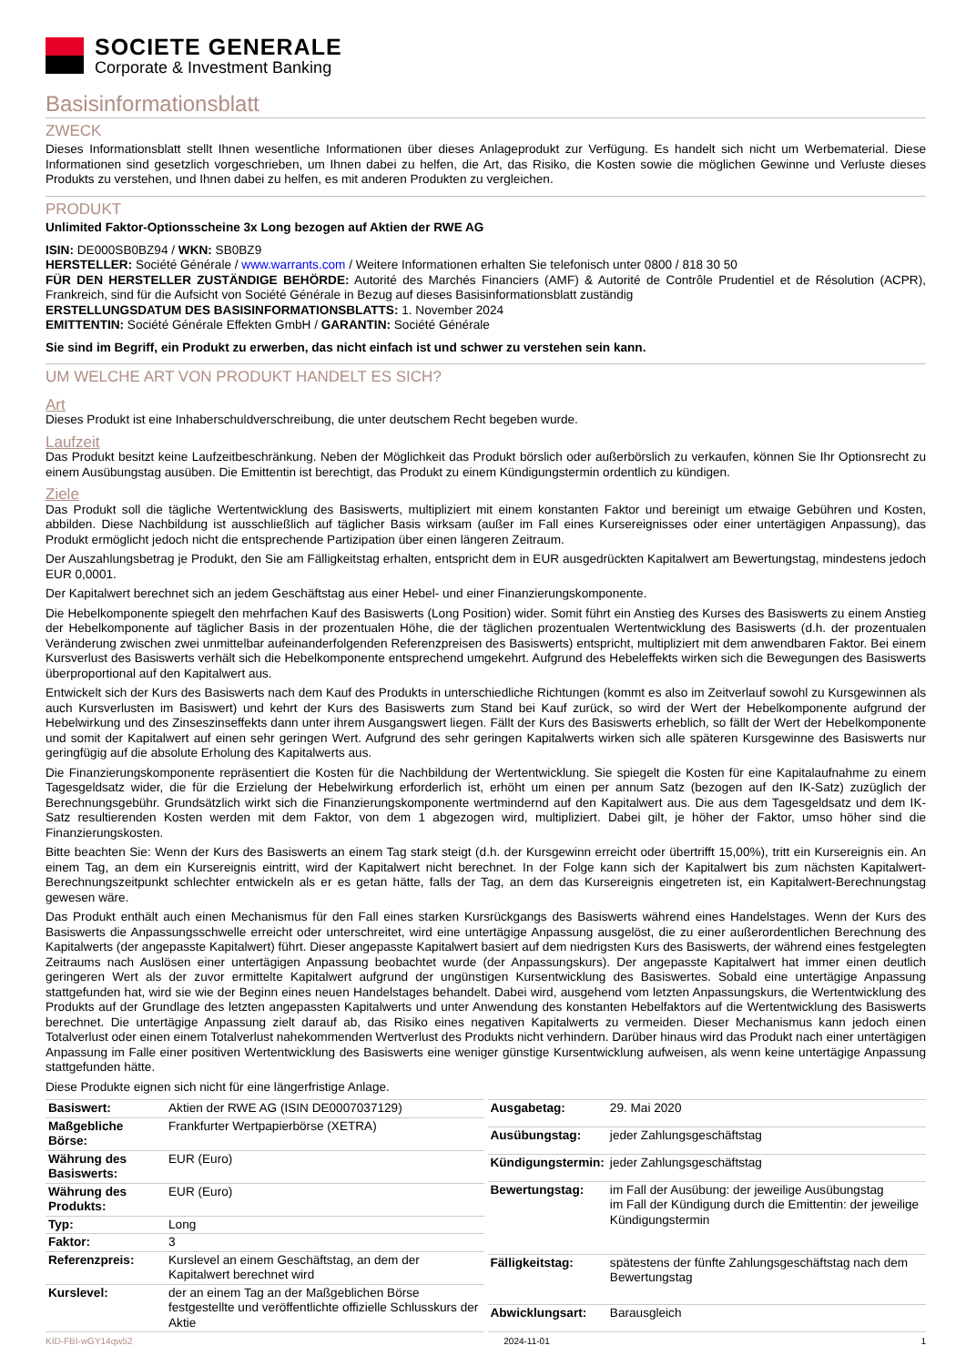SOCIETE GENERALE
Corporate & Investment Banking
Basisinformationsblatt
ZWECK
Dieses Informationsblatt stellt Ihnen wesentliche Informationen über dieses Anlageprodukt zur Verfügung. Es handelt sich nicht um Werbematerial. Diese Informationen sind gesetzlich vorgeschrieben, um Ihnen dabei zu helfen, die Art, das Risiko, die Kosten sowie die möglichen Gewinne und Verluste dieses Produkts zu verstehen, und Ihnen dabei zu helfen, es mit anderen Produkten zu vergleichen.
PRODUKT
Unlimited Faktor-Optionsscheine 3x Long bezogen auf Aktien der RWE AG
ISIN: DE000SB0BZ94 / WKN: SB0BZ9
HERSTELLER: Société Générale / www.warrants.com / Weitere Informationen erhalten Sie telefonisch unter 0800 / 818 30 50
FÜR DEN HERSTELLER ZUSTÄNDIGE BEHÖRDE: Autorité des Marchés Financiers (AMF) & Autorité de Contrôle Prudentiel et de Résolution (ACPR), Frankreich, sind für die Aufsicht von Société Générale in Bezug auf dieses Basisinformationsblatt zuständig
ERSTELLUNGSDATUM DES BASISINFORMATIONSBLATTS: 1. November 2024
EMITTENTIN: Société Générale Effekten GmbH / GARANTIN: Société Générale
Sie sind im Begriff, ein Produkt zu erwerben, das nicht einfach ist und schwer zu verstehen sein kann.
UM WELCHE ART VON PRODUKT HANDELT ES SICH?
Art
Dieses Produkt ist eine Inhaberschuldverschreibung, die unter deutschem Recht begeben wurde.
Laufzeit
Das Produkt besitzt keine Laufzeitbeschränkung. Neben der Möglichkeit das Produkt börslich oder außerbörslich zu verkaufen, können Sie Ihr Optionsrecht zu einem Ausübungstag ausüben. Die Emittentin ist berechtigt, das Produkt zu einem Kündigungstermin ordentlich zu kündigen.
Ziele
Das Produkt soll die tägliche Wertentwicklung des Basiswerts, multipliziert mit einem konstanten Faktor und bereinigt um etwaige Gebühren und Kosten, abbilden. Diese Nachbildung ist ausschließlich auf täglicher Basis wirksam (außer im Fall eines Kursereignisses oder einer untertägigen Anpassung), das Produkt ermöglicht jedoch nicht die entsprechende Partizipation über einen längeren Zeitraum.
Der Auszahlungsbetrag je Produkt, den Sie am Fälligkeitstag erhalten, entspricht dem in EUR ausgedrückten Kapitalwert am Bewertungstag, mindestens jedoch EUR 0,0001.
Der Kapitalwert berechnet sich an jedem Geschäftstag aus einer Hebel- und einer Finanzierungskomponente.
Die Hebelkomponente spiegelt den mehrfachen Kauf des Basiswerts (Long Position) wider. Somit führt ein Anstieg des Kurses des Basiswerts zu einem Anstieg der Hebelkomponente auf täglicher Basis in der prozentualen Höhe, die der täglichen prozentualen Wertentwicklung des Basiswerts (d.h. der prozentualen Veränderung zwischen zwei unmittelbar aufeinanderfolgenden Referenzpreisen des Basiswerts) entspricht, multipliziert mit dem anwendbaren Faktor. Bei einem Kursverlust des Basiswerts verhält sich die Hebelkomponente entsprechend umgekehrt. Aufgrund des Hebeleffekts wirken sich die Bewegungen des Basiswerts überproportional auf den Kapitalwert aus.
Entwickelt sich der Kurs des Basiswerts nach dem Kauf des Produkts in unterschiedliche Richtungen (kommt es also im Zeitverlauf sowohl zu Kursgewinnen als auch Kursverlusten im Basiswert) und kehrt der Kurs des Basiswerts zum Stand bei Kauf zurück, so wird der Wert der Hebelkomponente aufgrund der Hebelwirkung und des Zinseszinseffekts dann unter ihrem Ausgangswert liegen. Fällt der Kurs des Basiswerts erheblich, so fällt der Wert der Hebelkomponente und somit der Kapitalwert auf einen sehr geringen Wert. Aufgrund des sehr geringen Kapitalwerts wirken sich alle späteren Kursgewinne des Basiswerts nur geringfügig auf die absolute Erholung des Kapitalwerts aus.
Die Finanzierungskomponente repräsentiert die Kosten für die Nachbildung der Wertentwicklung. Sie spiegelt die Kosten für eine Kapitalaufnahme zu einem Tagesgeldsatz wider, die für die Erzielung der Hebelwirkung erforderlich ist, erhöht um einen per annum Satz (bezogen auf den IK-Satz) zuzüglich der Berechnungsgebühr. Grundsätzlich wirkt sich die Finanzierungskomponente wertmindernd auf den Kapitalwert aus. Die aus dem Tagesgeldsatz und dem IK-Satz resultierenden Kosten werden mit dem Faktor, von dem 1 abgezogen wird, multipliziert. Dabei gilt, je höher der Faktor, umso höher sind die Finanzierungskosten.
Bitte beachten Sie: Wenn der Kurs des Basiswerts an einem Tag stark steigt (d.h. der Kursgewinn erreicht oder übertrifft 15,00%), tritt ein Kursereignis ein. An einem Tag, an dem ein Kursereignis eintritt, wird der Kapitalwert nicht berechnet. In der Folge kann sich der Kapitalwert bis zum nächsten Kapitalwert-Berechnungszeitpunkt schlechter entwickeln als er es getan hätte, falls der Tag, an dem das Kursereignis eingetreten ist, ein Kapitalwert-Berechnungstag gewesen wäre.
Das Produkt enthält auch einen Mechanismus für den Fall eines starken Kursrückgangs des Basiswerts während eines Handelstages. Wenn der Kurs des Basiswerts die Anpassungsschwelle erreicht oder unterschreitet, wird eine untertägige Anpassung ausgelöst, die zu einer außerordentlichen Berechnung des Kapitalwerts (der angepasste Kapitalwert) führt. Dieser angepasste Kapitalwert basiert auf dem niedrigsten Kurs des Basiswerts, der während eines festgelegten Zeitraums nach Auslösen einer untertägigen Anpassung beobachtet wurde (der Anpassungskurs). Der angepasste Kapitalwert hat immer einen deutlich geringeren Wert als der zuvor ermittelte Kapitalwert aufgrund der ungünstigen Kursentwicklung des Basiswertes. Sobald eine untertägige Anpassung stattgefunden hat, wird sie wie der Beginn eines neuen Handelstages behandelt. Dabei wird, ausgehend vom letzten Anpassungskurs, die Wertentwicklung des Produkts auf der Grundlage des letzten angepassten Kapitalwerts und unter Anwendung des konstanten Hebelfaktors auf die Wertentwicklung des Basiswerts berechnet. Die untertägige Anpassung zielt darauf ab, das Risiko eines negativen Kapitalwerts zu vermeiden. Dieser Mechanismus kann jedoch einen Totalverlust oder einen einem Totalverlust nahekommenden Wertverlust des Produkts nicht verhindern. Darüber hinaus wird das Produkt nach einer untertägigen Anpassung im Falle einer positiven Wertentwicklung des Basiswerts eine weniger günstige Kursentwicklung aufweisen, als wenn keine untertägige Anpassung stattgefunden hätte.
Diese Produkte eignen sich nicht für eine längerfristige Anlage.
| Basiswert: | Aktien der RWE AG (ISIN DE0007037129) |
| Maßgebliche Börse: | Frankfurter Wertpapierbörse (XETRA) |
| Währung des Basiswerts: | EUR (Euro) |
| Währung des Produkts: | EUR (Euro) |
| Typ: | Long |
| Faktor: | 3 |
| Referenzpreis: | Kurslevel an einem Geschäftstag, an dem der Kapitalwert berechnet wird |
| Kurslevel: | der an einem Tag an der Maßgeblichen Börse festgestellte und veröffentlichte offizielle Schlusskurs der Aktie |
| Ausgabetag: | 29. Mai 2020 |
| Ausübungstag: | jeder Zahlungsgeschäftstag |
| Kündigungstermin: | jeder Zahlungsgeschäftstag |
| Bewertungstag: | im Fall der Ausübung: der jeweilige Ausübungstag im Fall der Kündigung durch die Emittentin: der jeweilige Kündigungstermin |
| Fälligkeitstag: | spätestens der fünfte Zahlungsgeschäftstag nach dem Bewertungstag |
| Abwicklungsart: | Barausgleich |
KID-FBI-wGY14qw52 2024-11-01 1